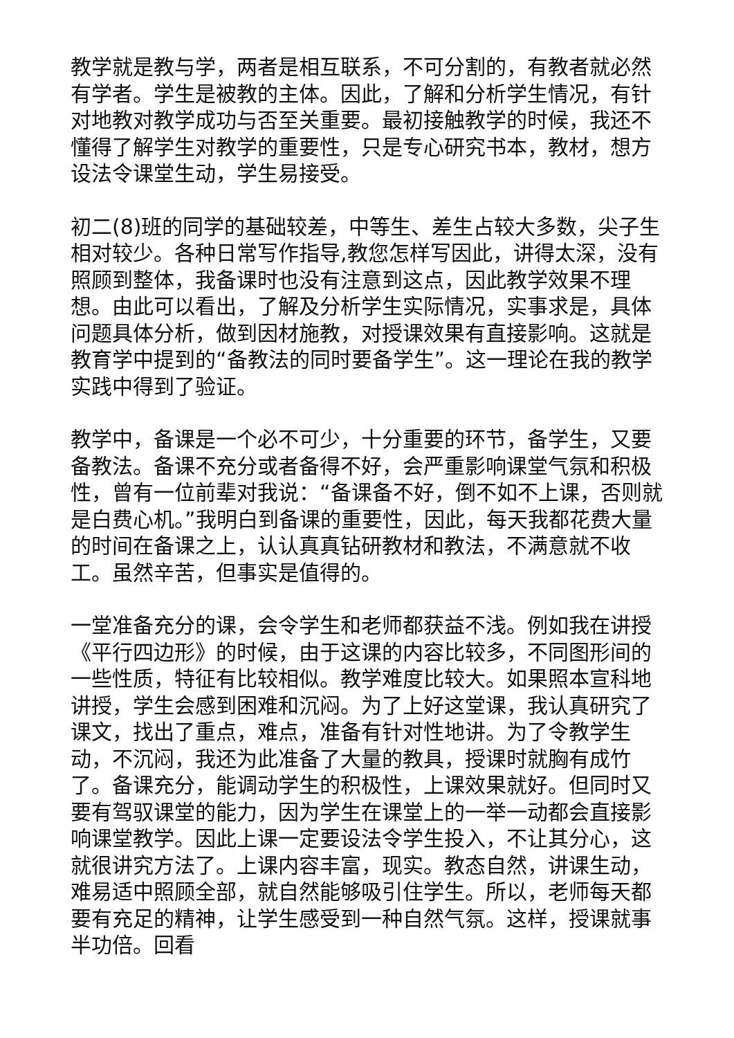教学就是教与学，两者是相互联系，不可分割的，有教者就必然有学者。学生是被教的主体。因此，了解和分析学生情况，有针对地教对教学成功与否至关重要。最初接触教学的时候，我还不懂得了解学生对教学的重要性，只是专心研究书本，教材，想方设法令课堂生动，学生易接受。
初二(8)班的同学的基础较差，中等生、差生占较大多数，尖子生相对较少。各种日常写作指导,教您怎样写因此，讲得太深，没有照顾到整体，我备课时也没有注意到这点，因此教学效果不理想。由此可以看出，了解及分析学生实际情况，实事求是，具体问题具体分析，做到因材施教，对授课效果有直接影响。这就是教育学中提到的“备教法的同时要备学生”。这一理论在我的教学实践中得到了验证。
教学中，备课是一个必不可少，十分重要的环节，备学生，又要备教法。备课不充分或者备得不好，会严重影响课堂气氛和积极性，曾有一位前辈对我说：“备课备不好，倒不如不上课，否则就是白费心机。”我明白到备课的重要性，因此，每天我都花费大量的时间在备课之上，认认真真钻研教材和教法，不满意就不收工。虽然辛苦，但事实是值得的。
一堂准备充分的课，会令学生和老师都获益不浅。例如我在讲授《平行四边形》的时候，由于这课的内容比较多，不同图形间的一些性质，特征有比较相似。教学难度比较大。如果照本宣科地讲授，学生会感到困难和沉闷。为了上好这堂课，我认真研究了课文，找出了重点，难点，准备有针对性地讲。为了令教学生动，不沉闷，我还为此准备了大量的教具，授课时就胸有成竹了。备课充分，能调动学生的积极性，上课效果就好。但同时又要有驾驭课堂的能力，因为学生在课堂上的一举一动都会直接影响课堂教学。因此上课一定要设法令学生投入，不让其分心，这就很讲究方法了。上课内容丰富，现实。教态自然，讲课生动，难易适中照顾全部，就自然能够吸引住学生。所以，老师每天都要有充足的精神，让学生感受到一种自然气氛。这样，授课就事半功倍。回看